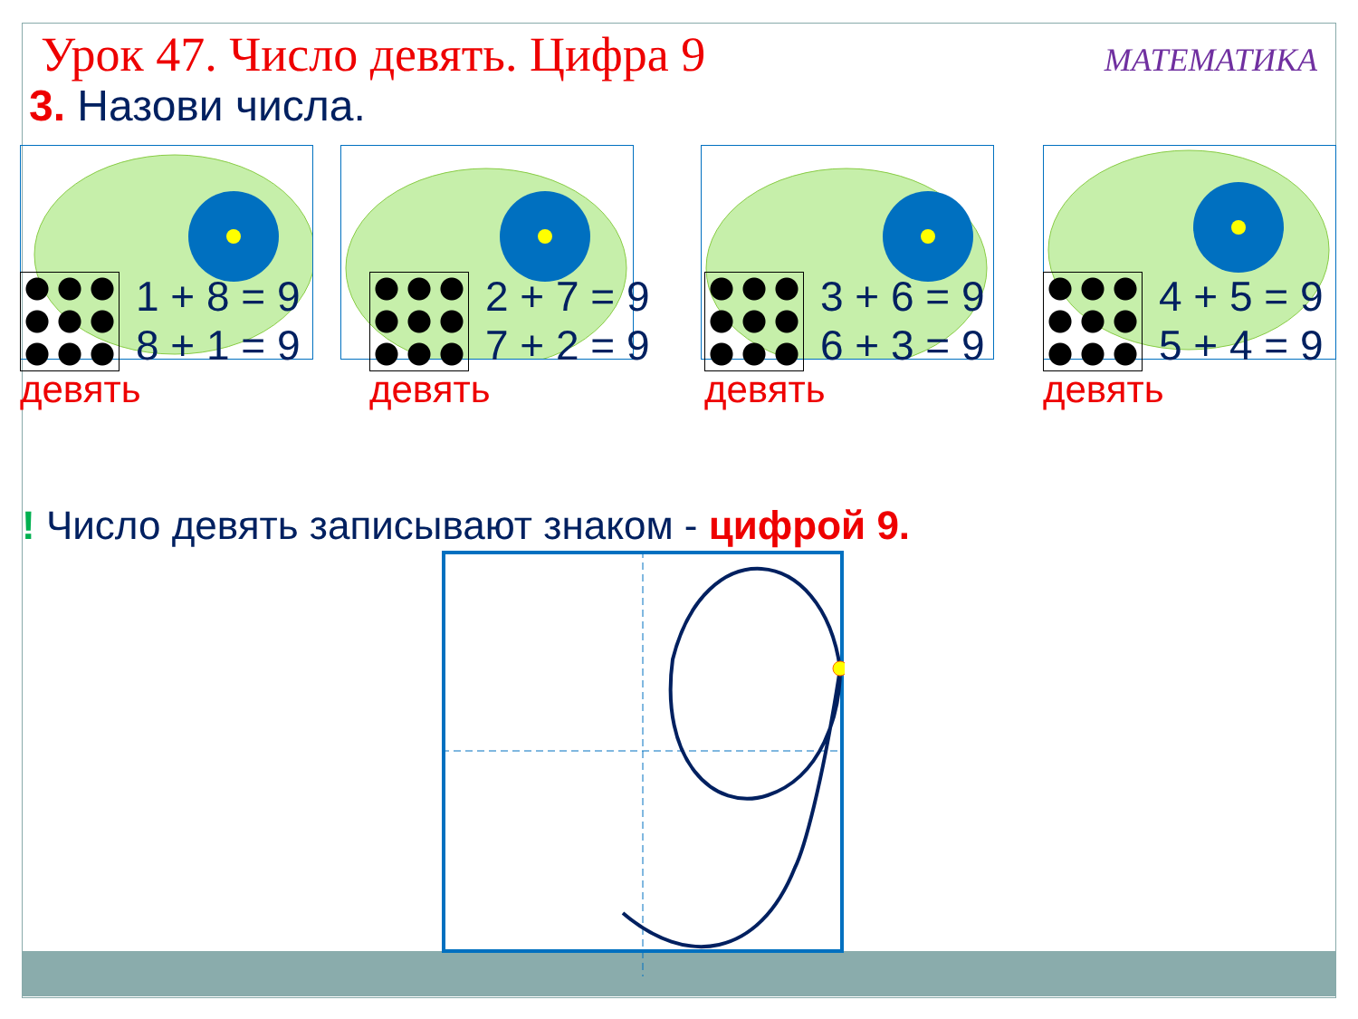Урок 47. Число девять. Цифра 9
МАТЕМАТИКА
3. Назови числа.
1 + 8 = 9
8 + 1 = 9
девять
2 + 7 = 9
7 + 2 = 9
девять
3 + 6 = 9
6 + 3 = 9
девять
4 + 5 = 9
5 + 4 = 9
девять
! Число девять записывают знаком - цифрой 9.